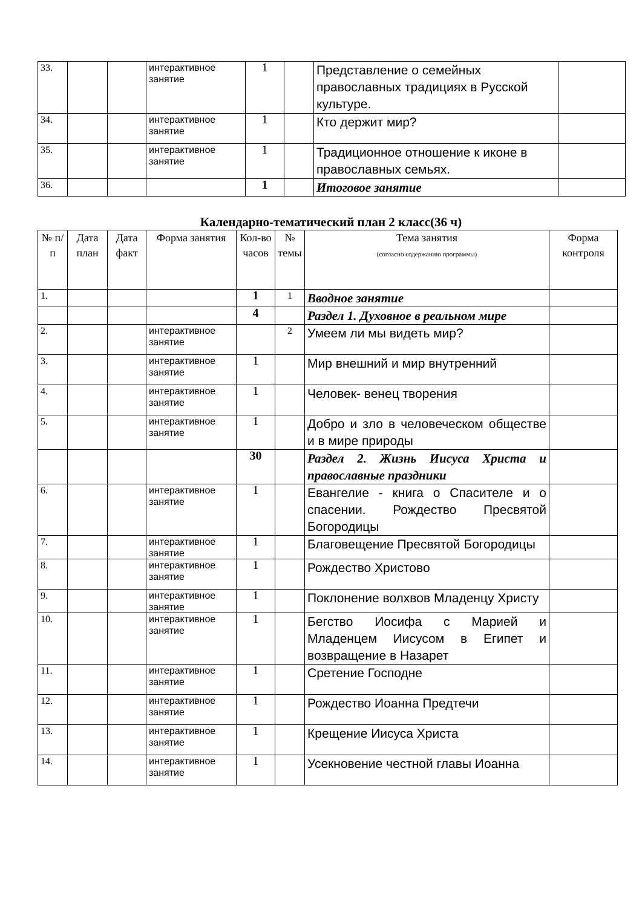| 33. | | | интерактивное занятие | 1 | | Представление о семейных православных традициях в Русской культуре. | |
| 34. | | | интерактивное занятие | 1 | | Кто держит мир? | |
| 35. | | | интерактивное занятие | 1 | | Традиционное отношение к иконе в православных семьях. | |
| 36. | | | | 1 | | Итоговое занятие | |
Календарно-тематический план 2 класс(36 ч)
| № п/п | Дата план | Дата факт | Форма занятия | Кол-во часов | № темы | Тема занятия (согласно содержанию программы) | Форма контроля |
| --- | --- | --- | --- | --- | --- | --- | --- |
| 1. | | | | 1 | 1 | Вводное занятие | |
| | | | | 4 | | Раздел 1. Духовное в реальном мире | |
| 2. | | | интерактивное занятие | | 2 | Умеем ли мы видеть мир? | |
| 3. | | | интерактивное занятие | 1 | | Мир внешний и мир внутренний | |
| 4. | | | интерактивное занятие | 1 | | Человек- венец творения | |
| 5. | | | интерактивное занятие | 1 | | Добро и зло в человеческом обществе и в мире природы | |
| | | | | 30 | | Раздел 2. Жизнь Иисуса Христа и православные праздники | |
| 6. | | | интерактивное занятие | 1 | | Евангелие - книга о Спасителе и о спасении. Рождество Пресвятой Богородицы | |
| 7. | | | интерактивное занятие | 1 | | Благовещение Пресвятой Богородицы | |
| 8. | | | интерактивное занятие | 1 | | Рождество Христово | |
| 9. | | | интерактивное занятие | 1 | | Поклонение волхвов Младенцу Христу | |
| 10. | | | интерактивное занятие | 1 | | Бегство Иосифа с Марией и Младенцем Иисусом в Египет и возвращение в Назарет | |
| 11. | | | интерактивное занятие | 1 | | Сретение Господне | |
| 12. | | | интерактивное занятие | 1 | | Рождество Иоанна Предтечи | |
| 13. | | | интерактивное занятие | 1 | | Крещение Иисуса Христа | |
| 14. | | | интерактивное занятие | 1 | | Усекновение честной главы Иоанна | |